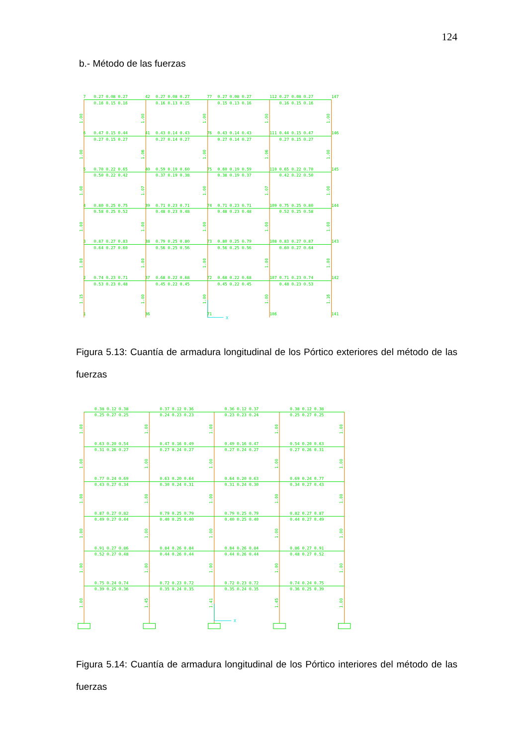124
b.- Método de las fuerzas
X
7
0.27 0.08 0.27
42
0.27 0.08 0.27
77
0.27 0.08 0.27
112 0.27 0.08 0.27
147
0.16 0.15 0.16
0.16 0.13 0.15
0.15 0.13 0.16
0.16 0.15 0.16
6
0.47 0.15 0.44
41
0.43 0.14 0.43
76
0.43 0.14 0.43
111 0.44 0.15 0.47
146
0.27 0.15 0.27
0.27 0.14 0.27
0.27 0.14 0.27
0.27 0.15 0.27
5
0.70 0.22 0.65
40
0.59 0.19 0.60
75
0.60 0.19 0.59
110 0.65 0.22 0.70
145
0.50 0.22 0.42
0.37 0.19 0.38
0.38 0.19 0.37
0.42 0.22 0.50
4
0.80 0.25 0.75
39
0.71 0.23 0.71
74
0.71 0.23 0.71
109 0.75 0.25 0.80
144
0.58 0.25 0.52
0.48 0.23 0.48
0.48 0.23 0.48
0.52 0.25 0.58
3
0.87 0.27 0.83
38
0.79 0.25 0.80
73
0.80 0.25 0.79
108 0.83 0.27 0.87
143
0.64 0.27 0.60
0.56 0.25 0.56
0.56 0.25 0.56
0.60 0.27 0.64
2
0.74 0.23 0.71
37
0.68 0.22 0.68
72
0.68 0.22 0.68
107 0.71 0.23 0.74
142
0.53 0.23 0.48
0.45 0.22 0.45
0.45 0.22 0.45
0.48 0.23 0.53
1
36
71
106
141
1.00
1.00
1.00
1.00
1.00
1.00
1.06
1.00
1.06
1.00
1.00
1.07
1.00
1.07
1.00
1.00
1.00
1.00
1.00
1.00
1.00
1.00
1.00
1.00
1.00
1.15
1.00
1.00
1.00
1.16
Figura 5.13: Cuantía de armadura longitudinal de los Pórtico exteriores del método de las fuerzas
X
0.38 0.12 0.38
0.37 0.12 0.36
0.36 0.12 0.37
0.38 0.12 0.38
0.25 0.27 0.25
0.24 0.23 0.23
0.23 0.23 0.24
0.25 0.27 0.25
0.63 0.20 0.54
0.47 0.16 0.49
0.49 0.16 0.47
0.54 0.20 0.63
0.31 0.26 0.27
0.27 0.24 0.27
0.27 0.24 0.27
0.27 0.26 0.31
0.77 0.24 0.69
0.63 0.20 0.64
0.64 0.20 0.63
0.69 0.24 0.77
0.43 0.27 0.34
0.30 0.24 0.31
0.31 0.24 0.30
0.34 0.27 0.43
0.87 0.27 0.82
0.79 0.25 0.79
0.79 0.25 0.79
0.82 0.27 0.87
0.49 0.27 0.44
0.40 0.25 0.40
0.40 0.25 0.40
0.44 0.27 0.49
0.91 0.27 0.86
0.84 0.26 0.84
0.84 0.26 0.84
0.86 0.27 0.91
0.52 0.27 0.48
0.44 0.26 0.44
0.44 0.26 0.44
0.48 0.27 0.52
0.75 0.24 0.74
0.72 0.23 0.72
0.72 0.23 0.72
0.74 0.24 0.75
0.39 0.25 0.36
0.35 0.24 0.35
0.35 0.24 0.35
0.36 0.25 0.39
1.00
1.00
1.00
1.00
1.00
1.00
1.00
1.00
1.00
1.00
1.00
1.00
1.00
1.00
1.00
1.00
1.00
1.00
1.00
1.00
1.00
1.00
1.00
1.00
1.00
1.00
1.45
1.41
1.45
1.00
Figura 5.14: Cuantía de armadura longitudinal de los Pórtico interiores del método de las fuerzas